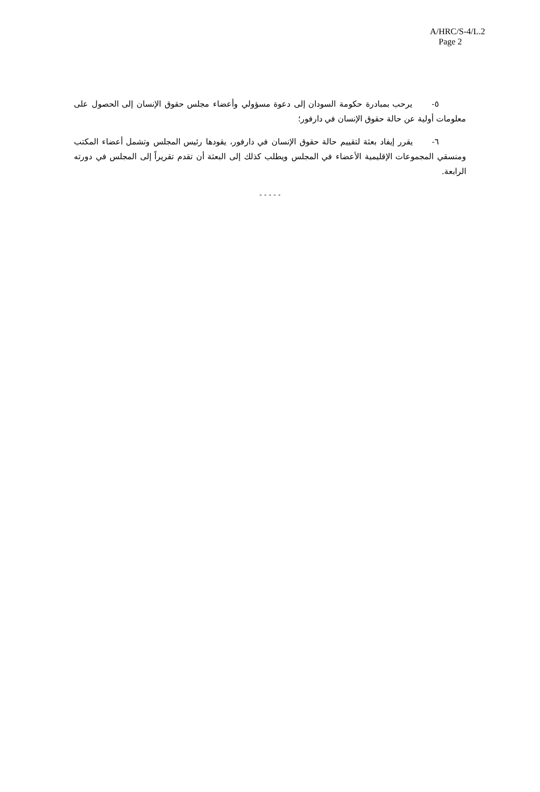A/HRC/S-4/L.2
Page 2
٥- يرحب بمبادرة حكومة السودان إلى دعوة مسؤولي وأعضاء مجلس حقوق الإنسان إلى الحصول على معلومات أولية عن حالة حقوق الإنسان في دارفور؛
٦- يقرر إيفاد بعثة لتقييم حالة حقوق الإنسان في دارفور، يقودها رئيس المجلس وتشمل أعضاء المكتب ومنسقي المجموعات الإقليمية الأعضاء في المجلس ويطلب كذلك إلى البعثة أن تقدم تقريراً إلى المجلس في دورته الرابعة.
- - - - -